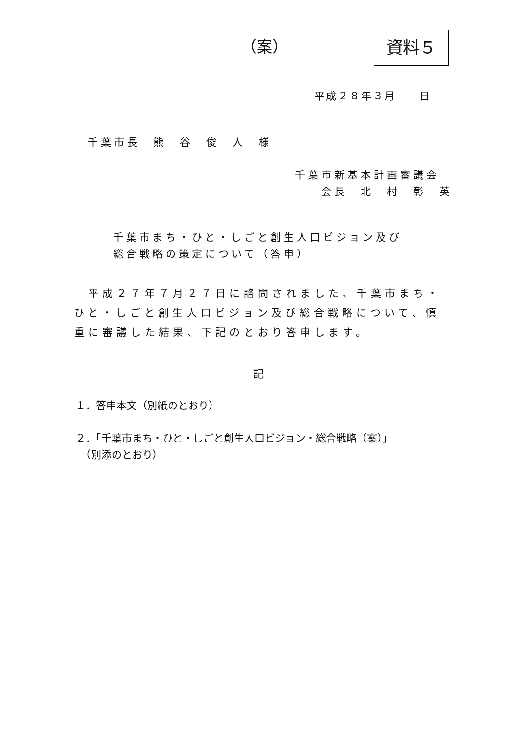（案） 資料５
平成２８年３月　　日
千葉市長　熊　谷　俊　人　様
千葉市新基本計画審議会
　　会長　北　村　彰　英
千葉市まち・ひと・しごと創生人口ビジョン及び
総合戦略の策定について（答申）
　平成２７年７月２７日に諮問されました、千葉市まち・ひと・しごと創生人口ビジョン及び総合戦略について、慎重に審議した結果、下記のとおり答申します。
記
１．答申本文（別紙のとおり）
２．「千葉市まち・ひと・しごと創生人口ビジョン・総合戦略（案）」
　（別添のとおり）